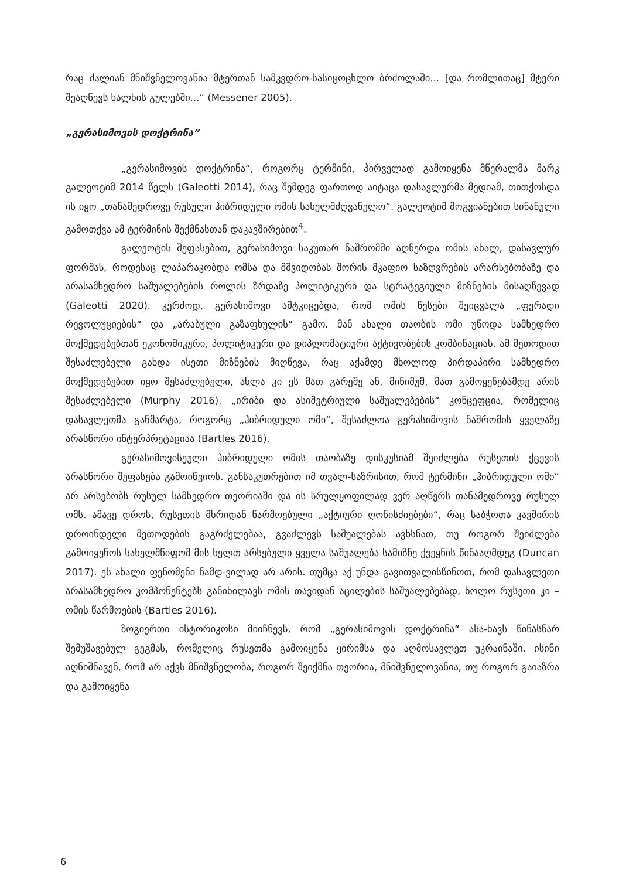რაც ძალიან მნიშვნელოვანია მტერთან სამკვდრო-სასიცოცხლო ბრძოლაში... [და რომლითაც] მტერი შეაღწევს ხალხის გულებში...“ (Messener 2005).
„გერასიმოვის დოქტრინა”
„გერასიმოვის დოქტრინა“, როგორც ტერმინი, პირველად გამოიყენა მწერალმა მარკ გალეოტიმ 2014 წელს (Galeotti 2014), რაც შემდეგ ფართოდ აიტაცა დასავლურმა მედიამ, თითქოსდა ის იყო „თანამედროვე რუსული ჰიბრიდული ომის სახელმძღვანელო“. გალეოტიმ მოგვიანებით სინანული გამოთქვა ამ ტერმინის შექმნასთან დაკავშირებით<sup>4</sup>.
გალეოტის შეფასებით, გერასიმოვი საკუთარ ნაშრომში აღწერდა ომის ახალ, დასავლურ ფორმას, როდესაც ლაპარაკობდა ომსა და მშვიდობას შორის მკაფიო საზღვრების არარსებობაზე და არასამხედრო საშუალებების როლის ზრდაზე პოლიტიკური და სტრატეგიული მიზნების მისაღწევად (Galeotti 2020). კერძოდ, გერასიმოვი ამტკიცებდა, რომ ომის წესები შეიცვალა „ფერადი რევოლუციების“ და „არაბული გაზაფხულის“ გამო. მან ახალი თაობის ომი უწოდა სამხედრო მოქმედებებთან ეკონომიკური, პოლიტიკური და დიპლომატიური აქტივობების კომბინაციას. ამ მეთოდით შესაძლებელი გახდა ისეთი მიზნების მიღწევა, რაც აქამდე მხოლოდ პირდაპირი სამხედრო მოქმედებებით იყო შესაძლებელი, ახლა კი ეს მათ გარეშე ან, მინიმუმ, მათ გამოყენებამდე არის შესაძლებელი (Murphy 2016). „ირიბი და ასიმეტრიული საშუალებების“ კონცეფცია, რომელიც დასავლეთმა განმარტა, როგორც „ჰიბრიდული ომი“, შესაძლოა გერასიმოვის ნაშრომის ყველაზე არასწორი ინტერპრეტაციაა (Bartles 2016).
გერასიმოვისეული ჰიბრიდული ომის თაობაზე დისკუსიამ შეიძლება რუსეთის ქცევის არასწორი შეფასება გამოიწვიოს. განსაკუთრებით იმ თვალ-საზრისით, რომ ტერმინი „ჰიბრიდული ომი“ არ არსებობს რუსულ სამხედრო თეორიაში და ის სრულყოფილად ვერ აღწერს თანამედროვე რუსულ ომს. ამავე დროს, რუსეთის მხრიდან წარმოებული „აქტიური ღონისძიებები“, რაც საბჭოთა კავშირის დროინდელი მეთოდების გაგრძელებაა, გვაძლევს საშუალებას ავხსნათ, თუ როგორ შეიძლება გამოიყენოს სახელმწიფომ მის ხელთ არსებული ყველა საშუალება სამიზნე ქვეყნის წინააღმდეგ (Duncan 2017). ეს ახალი ფენომენი ნამდ-ვილად არ არის. თუმცა აქ უნდა გავითვალისწინოთ, რომ დასავლეთი არასამხედრო კომპონენტებს განიხილავს ომის თავიდან აცილების საშუალებებად, ხოლო რუსეთი კი – ომის წარმოების (Bartles 2016).
ზოგიერთი ისტორიკოსი მიიჩნევს, რომ „გერასიმოვის დოქტრინა“ ასა-ხავს წინასწარ შემუშავებულ გეგმას, რომელიც რუსეთმა გამოიყენა ყირიმსა და აღმოსავლეთ უკრაინაში. ისინი აღნიშნავენ, რომ არ აქვს მნიშვნელობა, როგორ შეიქმნა თეორია, მნიშვნელოვანია, თუ როგორ გაიაზრა და გამოიყენა
6